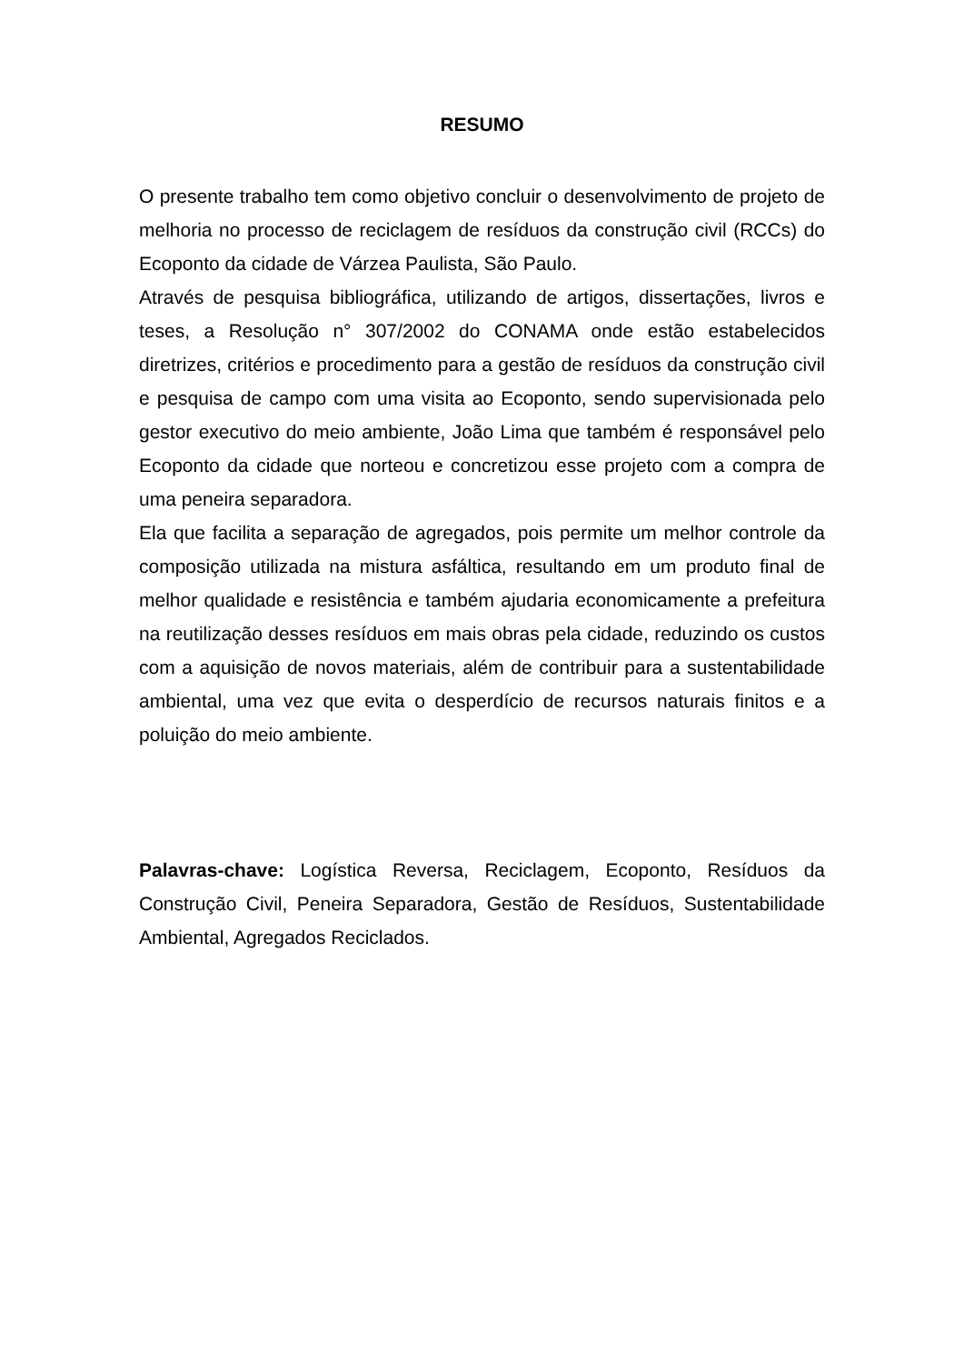RESUMO
O presente trabalho tem como objetivo concluir o desenvolvimento de projeto de melhoria no processo de reciclagem de resíduos da construção civil (RCCs) do Ecoponto da cidade de Várzea Paulista, São Paulo.
Através de pesquisa bibliográfica, utilizando de artigos, dissertações, livros e teses, a Resolução n° 307/2002 do CONAMA onde estão estabelecidos diretrizes, critérios e procedimento para a gestão de resíduos da construção civil e pesquisa de campo com uma visita ao Ecoponto, sendo supervisionada pelo gestor executivo do meio ambiente, João Lima que também é responsável pelo Ecoponto da cidade que norteou e concretizou esse projeto com a compra de uma peneira separadora.
Ela que facilita a separação de agregados, pois permite um melhor controle da composição utilizada na mistura asfáltica, resultando em um produto final de melhor qualidade e resistência e também ajudaria economicamente a prefeitura na reutilização desses resíduos em mais obras pela cidade, reduzindo os custos com a aquisição de novos materiais, além de contribuir para a sustentabilidade ambiental, uma vez que evita o desperdício de recursos naturais finitos e a poluição do meio ambiente.
Palavras-chave: Logística Reversa, Reciclagem, Ecoponto, Resíduos da Construção Civil, Peneira Separadora, Gestão de Resíduos, Sustentabilidade Ambiental, Agregados Reciclados.